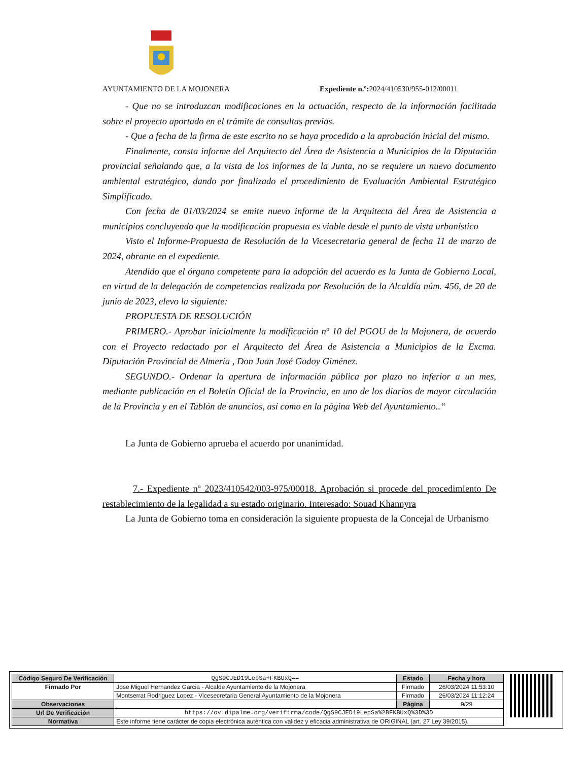AYUNTAMIENTO DE LA MOJONERA Expediente n.º: 2024/410530/955-012/00011
- Que no se introduzcan modificaciones en la actuación, respecto de la información facilitada sobre el proyecto aportado en el trámite de consultas previas.
- Que a fecha de la firma de este escrito no se haya procedido a la aprobación inicial del mismo.
Finalmente, consta informe del Arquitecto del Área de Asistencia a Municipios de la Diputación provincial señalando que, a la vista de los informes de la Junta, no se requiere un nuevo documento ambiental estratégico, dando por finalizado el procedimiento de Evaluación Ambiental Estratégico Simplificado.
Con fecha de 01/03/2024 se emite nuevo informe de la Arquitecta del Área de Asistencia a municipios concluyendo que la modificación propuesta es viable desde el punto de vista urbanístico
Visto el Informe-Propuesta de Resolución de la Vicesecretaria general de fecha 11 de marzo de 2024, obrante en el expediente.
Atendido que el órgano competente para la adopción del acuerdo es la Junta de Gobierno Local, en virtud de la delegación de competencias realizada por Resolución de la Alcaldía núm. 456, de 20 de junio de 2023, elevo la siguiente:
PROPUESTA DE RESOLUCIÓN
PRIMERO.- Aprobar inicialmente la modificación nº 10 del PGOU de la Mojonera, de acuerdo con el Proyecto redactado por el Arquitecto del Área de Asistencia a Municipios de la Excma. Diputación Provincial de Almería , Don Juan José Godoy Giménez.
SEGUNDO.- Ordenar la apertura de información pública por plazo no inferior a un mes, mediante publicación en el Boletín Oficial de la Provincia, en uno de los diarios de mayor circulación de la Provincia y en el Tablón de anuncios, así como en la página Web del Ayuntamiento..“
La Junta de Gobierno aprueba el acuerdo por unanimidad.
7.- Expediente nº 2023/410542/003-975/00018. Aprobación si procede del procedimiento De restablecimiento de la legalidad a su estado originario. Interesado: Souad Khannyra
La Junta de Gobierno toma en consideración la siguiente propuesta de la Concejal de Urbanismo
| Código Seguro De Verificación | QgS9CJED19LepSa+FKBUxQ== | Estado | Fecha y hora |
| Firmado Por | Jose Miguel Hernandez Garcia - Alcalde Ayuntamiento de la Mojonera | Firmado | 26/03/2024 11:53:10 |
| | Montserrat Rodriguez Lopez - Vicesecretaria General Ayuntamiento de la Mojonera | Firmado | 26/03/2024 11:12:24 |
| Observaciones | | Página | 9/29 |
| Url De Verificación | https://ov.dipalme.org/verifirma/code/QgS9CJED19LepSa%2BFKBUxQ%3D%3D | | |
| Normativa | Este informe tiene carácter de copia electrónica auténtica con validez y eficacia administrativa de ORIGINAL (art. 27 Ley 39/2015). | | |